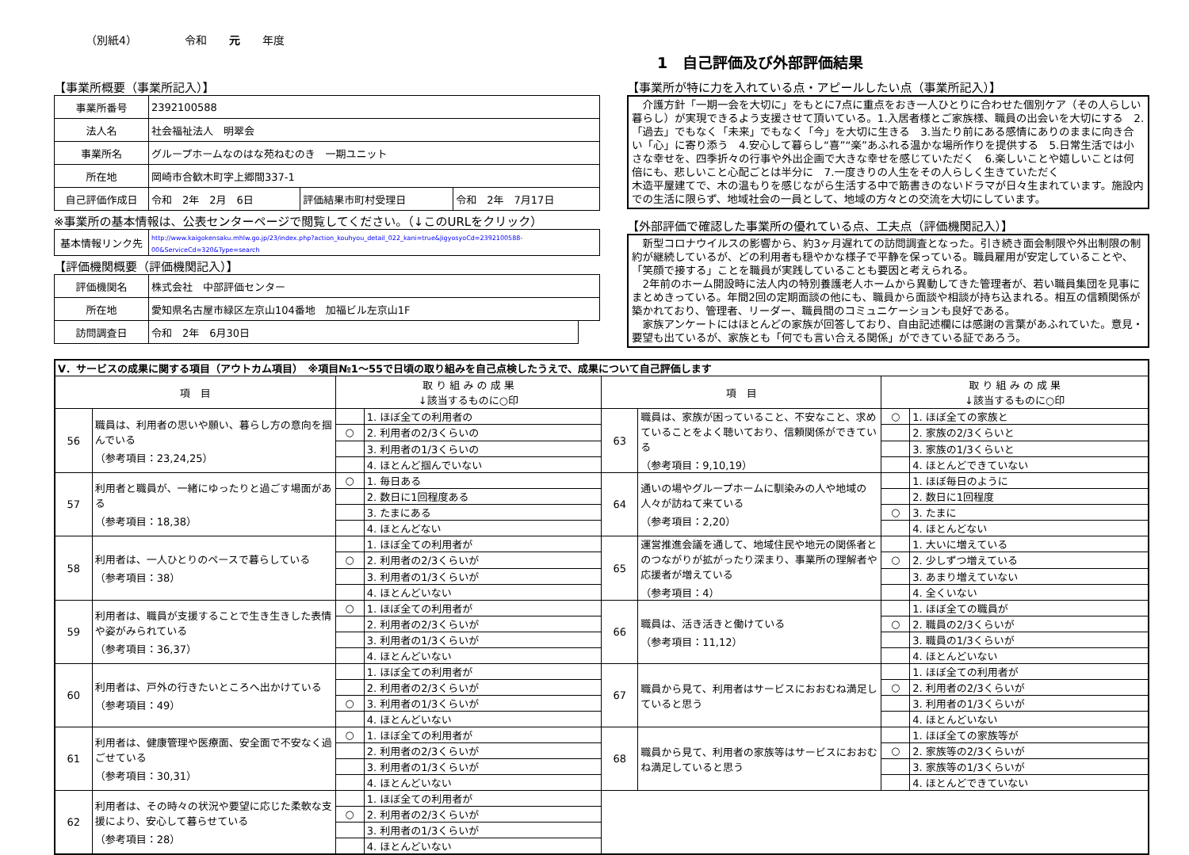（別紙4） 令和　　元　　年度
1　自己評価及び外部評価結果
【事業所概要（事業所記入）】
| 事業所番号 | 2392100588 | | |
| 法人名 | 社会福祉法人 明翠会 | | |
| 事業所名 | グループホームなのはな苑ねむのき 一期ユニット | | |
| 所在地 | 岡崎市合歓木町字上郷間337-1 | | |
| 自己評価作成日 | 令和 2年 2月 6日 | 評価結果市町村受理日 | 令和 2年 7月17日 |
※事業所の基本情報は、公表センターページで閲覧してください。（↓このURLをクリック）
| 基本情報リンク先 | http://www.kaigokensaku.mhlw.go.jp/23/index.php?action_kouhyou_detail_022_kani=true&JigyosyoCd=2392100588-00&ServiceCd=320&Type=search |
【評価機関概要（評価機関記入）】
| 評価機関名 | 株式会社 中部評価センター | |
| 所在地 | 愛知県名古屋市緑区左京山104番地 加福ビル左京山1F | |
| 訪問調査日 | 令和 2年 6月30日 | |
【事業所が特に力を入れている点・アピールしたい点（事業所記入）】
　介護方針「一期一会を大切に」をもとに7点に重点をおき一人ひとりに合わせた個別ケア（その人らしい暮らし）が実現できるよう支援させて頂いている。1.入居者様とご家族様、職員の出会いを大切にする　2.「過去」でもなく「未来」でもなく「今」を大切に生きる　3.当たり前にある感情にありのままに向き合い「心」に寄り添う　4.安心して暮らし“喜”“楽”あふれる温かな場所作りを提供する　5.日常生活では小さな幸せを、四季折々の行事や外出企画で大きな幸せを感じていただく　6.楽しいことや嬉しいことは何倍にも、悲しいこと心配ごとは半分に　7.一度きりの人生をその人らしく生きていただく
木造平屋建てで、木の温もりを感じながら生活する中で筋書きのないドラマが日々生まれています。施設内での生活に限らず、地域社会の一員として、地域の方々との交流を大切にしています。
【外部評価で確認した事業所の優れている点、工夫点（評価機関記入）】
　新型コロナウイルスの影響から、約3ヶ月遅れての訪問調査となった。引き続き面会制限や外出制限の制約が継続しているが、どの利用者も穏やかな様子で平静を保っている。職員雇用が安定していることや、「笑顔で接する」ことを職員が実践していることも要因と考えられる。
　2年前のホーム開設時に法人内の特別養護老人ホームから異動してきた管理者が、若い職員集団を見事にまとめきっている。年間2回の定期面談の他にも、職員から面談や相談が持ち込まれる。相互の信頼関係が築かれており、管理者、リーダー、職員間のコミュニケーションも良好である。
　家族アンケートにはほとんどの家族が回答しており、自由記述欄には感謝の言葉があふれていた。意見・要望も出ているが、家族とも「何でも言い合える関係」ができている証であろう。
| V．サービスの成果に関する項目（アウトカム項目） ※項目№1～55で日頃の取り組みを自己点検したうえで、成果について自己評価します | | | | | | | |
| 項 目 | | 取 り 組 み の 成 果 ↓該当するものに○印 | | 項 目 | | 取 り 組 み の 成 果 ↓該当するものに○印 | |
| 56 | 職員は、利用者の思いや願い、暮らし方の意向を掴んでいる （参考項目：23,24,25） | | 1. ほぼ全ての利用者の | 63 | 職員は、家族が困っていること、不安なこと、求めていることをよく聴いており、信頼関係ができている （参考項目：9,10,19） | ○ | 1. ほぼ全ての家族と |
| | | ○ | 2. 利用者の2/3くらいの | | | | 2. 家族の2/3くらいと |
| | | | 3. 利用者の1/3くらいの | | | | 3. 家族の1/3くらいと |
| | | | 4. ほとんど掴んでいない | | | | 4. ほとんどできていない |
| 57 | 利用者と職員が、一緒にゆったりと過ごす場面がある （参考項目：18,38） | ○ | 1. 毎日ある | 64 | 通いの場やグループホームに馴染みの人や地域の人々が訪ねて来ている （参考項目：2,20） | | 1. ほぼ毎日のように |
| | | | 2. 数日に1回程度ある | | | | 2. 数日に1回程度 |
| | | | 3. たまにある | | | ○ | 3. たまに |
| | | | 4. ほとんどない | | | | 4. ほとんどない |
| 58 | 利用者は、一人ひとりのペースで暮らしている （参考項目：38） | | 1. ほぼ全ての利用者が | 65 | 運営推進会議を通して、地域住民や地元の関係者とのつながりが拡がったり深まり、事業所の理解者や応援者が増えている （参考項目：4） | | 1. 大いに増えている |
| | | ○ | 2. 利用者の2/3くらいが | | | ○ | 2. 少しずつ増えている |
| | | | 3. 利用者の1/3くらいが | | | | 3. あまり増えていない |
| | | | 4. ほとんどいない | | | | 4. 全くいない |
| 59 | 利用者は、職員が支援することで生き生きした表情や姿がみられている （参考項目：36,37） | ○ | 1. ほぼ全ての利用者が | 66 | 職員は、活き活きと働けている （参考項目：11,12） | | 1. ほぼ全ての職員が |
| | | | 2. 利用者の2/3くらいが | | | ○ | 2. 職員の2/3くらいが |
| | | | 3. 利用者の1/3くらいが | | | | 3. 職員の1/3くらいが |
| | | | 4. ほとんどいない | | | | 4. ほとんどいない |
| 60 | 利用者は、戸外の行きたいところへ出かけている （参考項目：49） | | 1. ほぼ全ての利用者が | 67 | 職員から見て、利用者はサービスにおおむね満足していると思う | | 1. ほぼ全ての利用者が |
| | | | 2. 利用者の2/3くらいが | | | ○ | 2. 利用者の2/3くらいが |
| | | ○ | 3. 利用者の1/3くらいが | | | | 3. 利用者の1/3くらいが |
| | | | 4. ほとんどいない | | | | 4. ほとんどいない |
| 61 | 利用者は、健康管理や医療面、安全面で不安なく過ごせている （参考項目：30,31） | ○ | 1. ほぼ全ての利用者が | 68 | 職員から見て、利用者の家族等はサービスにおおむね満足していると思う | | 1. ほぼ全ての家族等が |
| | | | 2. 利用者の2/3くらいが | | | ○ | 2. 家族等の2/3くらいが |
| | | | 3. 利用者の1/3くらいが | | | | 3. 家族等の1/3くらいが |
| | | | 4. ほとんどいない | | | | 4. ほとんどできていない |
| 62 | 利用者は、その時々の状況や要望に応じた柔軟な支援により、安心して暮らせている （参考項目：28） | | 1. ほぼ全ての利用者が | | | | |
| | | ○ | 2. 利用者の2/3くらいが | | | | |
| | | | 3. 利用者の1/3くらいが | | | | |
| | | | 4. ほとんどいない | | | | |